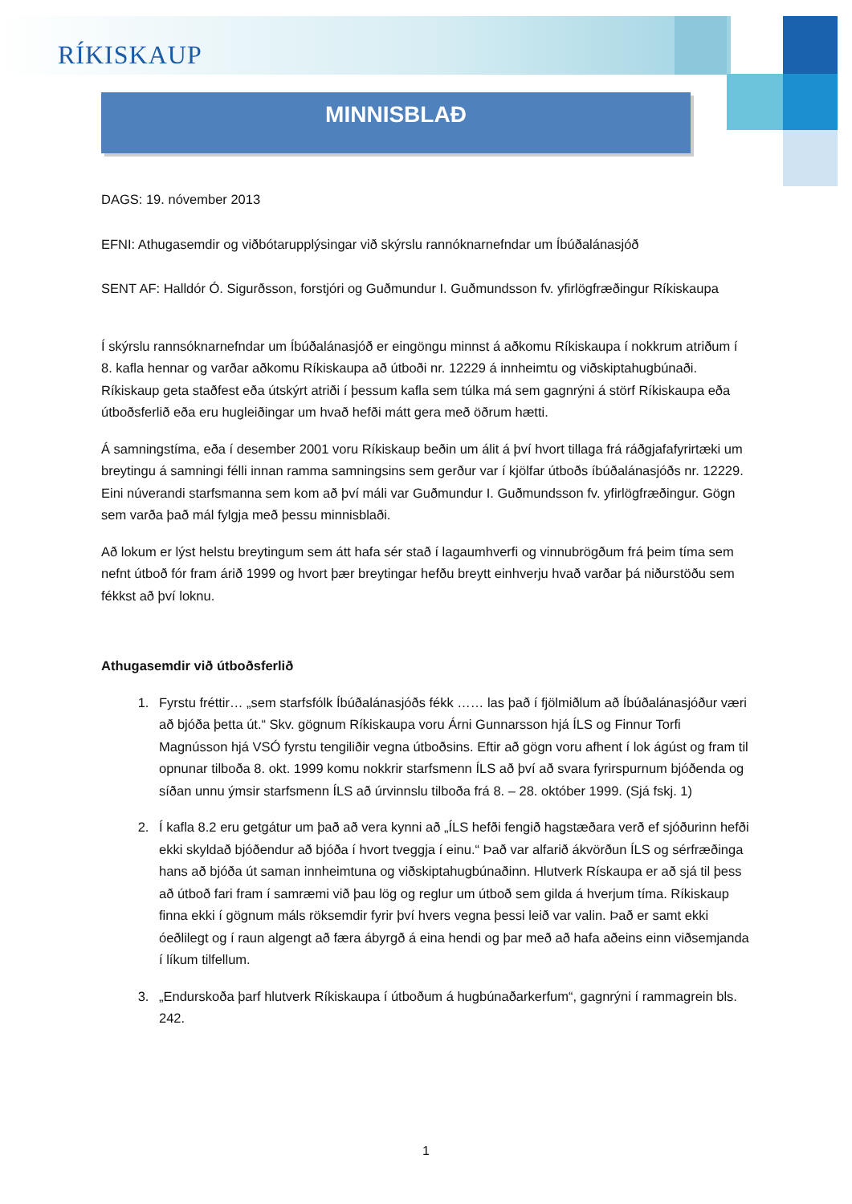RÍKISKAUP
MINNISBLAÐ
DAGS: 19. nóvember 2013
EFNI: Athugasemdir og viðbótarupplýsingar við skýrslu rannóknarnefndar um Íbúðalánasjóð
SENT AF: Halldór Ó. Sigurðsson, forstjóri og Guðmundur I. Guðmundsson fv. yfirlögfræðingur Ríkiskaupa
Í skýrslu rannsóknarnefndar um Íbúðalánasjóð er eingöngu minnst á aðkomu Ríkiskaupa í nokkrum atriðum í 8. kafla hennar og varðar aðkomu Ríkiskaupa að útboði nr. 12229 á innheimtu og viðskiptahugbúnaði. Ríkiskaup geta staðfest eða útskýrt atriði í þessum kafla sem túlka má sem gagnrýni á störf Ríkiskaupa eða útboðsferlið eða eru hugleiðingar um hvað hefði mátt gera með öðrum hætti.
Á samningstíma, eða í desember 2001 voru Ríkiskaup beðin um álit á því hvort tillaga frá ráðgjafafyrirtæki um breytingu á samningi félli innan ramma samningsins sem gerður var í kjölfar útboðs íbúðalánasjóðs nr. 12229. Eini núverandi starfsmanna sem kom að því máli var Guðmundur I. Guðmundsson fv. yfirlögfræðingur. Gögn sem varða það mál fylgja með þessu minnisblaði.
Að lokum er lýst helstu breytingum sem átt hafa sér stað í lagaumhverfi og vinnubrögðum frá þeim tíma sem nefnt útboð fór fram árið 1999 og hvort þær breytingar hefðu breytt einhverju hvað varðar þá niðurstöðu sem fékkst að því loknu.
Athugasemdir við útboðsferlið
1. Fyrstu fréttir… „sem starfsfólk Íbúðalánasjóðs fékk …… las það í fjölmiðlum að Íbúðalánasjóður væri að bjóða þetta út.“ Skv. gögnum Ríkiskaupa voru Árni Gunnarsson hjá ÍLS og Finnur Torfi Magnússon hjá VSÓ fyrstu tengiliðir vegna útboðsins. Eftir að gögn voru afhent í lok ágúst og fram til opnunar tilboða 8. okt. 1999 komu nokkrir starfsmenn ÍLS að því að svara fyrirspurnum bjóðenda og síðan unnu ýmsir starfsmenn ÍLS að úrvinnslu tilboða frá 8. – 28. október 1999. (Sjá fskj. 1)
2. Í kafla 8.2 eru getgátur um það að vera kynni að „ÍLS hefði fengið hagstæðara verð ef sjóðurinn hefði ekki skyldað bjóðendur að bjóða í hvort tveggja í einu.“ Það var alfarið ákvörðun ÍLS og sérfræðinga hans að bjóða út saman innheimtuna og viðskiptahugbúnaðinn. Hlutverk Rískaupa er að sjá til þess að útboð fari fram í samræmi við þau lög og reglur um útboð sem gilda á hverjum tíma. Ríkiskaup finna ekki í gögnum máls röksemdir fyrir því hvers vegna þessi leið var valin. Það er samt ekki óeðlilegt og í raun algengt að færa ábyrgð á eina hendi og þar með að hafa aðeins einn viðsemjanda í líkum tilfellum.
3. „Endurskoða þarf hlutverk Ríkiskaupa í útboðum á hugbúnaðarkerfum“, gagnrýni í rammagrein bls. 242.
1